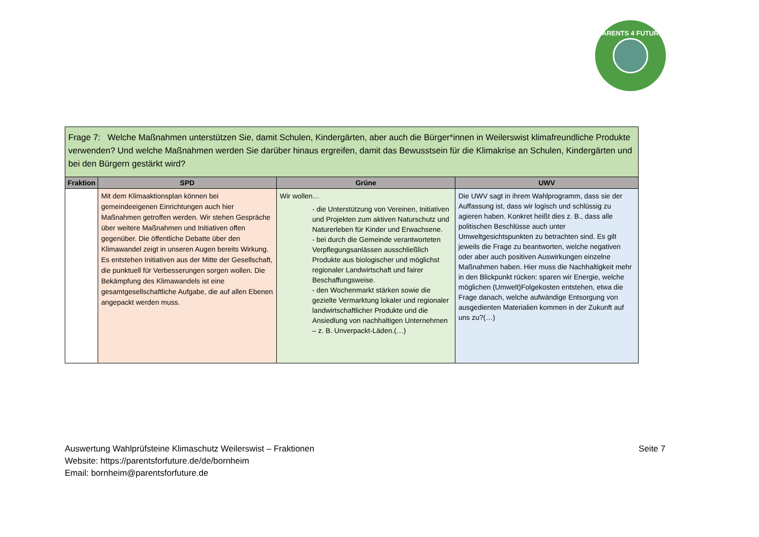PARENTS 4 FUTURE
| Frage 7: Welche Maßnahmen unterstützen Sie, damit Schulen, Kindergärten, aber auch die Bürger*innen in Weilerswist klimafreundliche Produkte verwenden? Und welche Maßnahmen werden Sie darüber hinaus ergreifen, damit das Bewusstsein für die Klimakrise an Schulen, Kindergärten und bei den Bürgern gestärkt wird? | | | |
| Fraktion | SPD | Grüne | UWV |
| | Mit dem Klimaaktionsplan können bei gemeindeeigenen Einrichtungen auch hier Maßnahmen getroffen werden. Wir stehen Gespräche über weitere Maßnahmen und Initiativen offen gegenüber. Die öffentliche Debatte über den Klimawandel zeigt in unseren Augen bereits Wirkung. Es entstehen Initiativen aus der Mitte der Gesellschaft, die punktuell für Verbesserungen sorgen wollen. Die Bekämpfung des Klimawandels ist eine gesamtgesellschaftliche Aufgabe, die auf allen Ebenen angepackt werden muss. | Wir wollen… - die Unterstützung von Vereinen, Initiativen und Projekten zum aktiven Naturschutz und Naturerleben für Kinder und Erwachsene. - bei durch die Gemeinde verantworteten Verpflegungsanlässen ausschließlich Produkte aus biologischer und möglichst regionaler Landwirtschaft und fairer Beschaffungsweise. - den Wochenmarkt stärken sowie die gezielte Vermarktung lokaler und regionaler landwirtschaftlicher Produkte und die Ansiedlung von nachhaltigen Unternehmen – z. B. Unverpackt-Läden.(…) | Die UWV sagt in ihrem Wahlprogramm, dass sie der Auffassung ist, dass wir logisch und schlüssig zu agieren haben. Konkret heißt dies z. B., dass alle politischen Beschlüsse auch unter Umweltgesichtspunkten zu betrachten sind. Es gilt jeweils die Frage zu beantworten, welche negativen oder aber auch positiven Auswirkungen einzelne Maßnahmen haben. Hier muss die Nachhaltigkeit mehr in den Blickpunkt rücken: sparen wir Energie, welche möglichen (Umwelt)Folgekosten entstehen, etwa die Frage danach, welche aufwändige Entsorgung von ausgedienten Materialien kommen in der Zukunft auf uns zu?(…) |
Seite 7 Auswertung Wahlprüfsteine Klimaschutz Weilerswist – Fraktionen
Website: https://parentsforfuture.de/de/bornheim
Email: bornheim@parentsforfuture.de